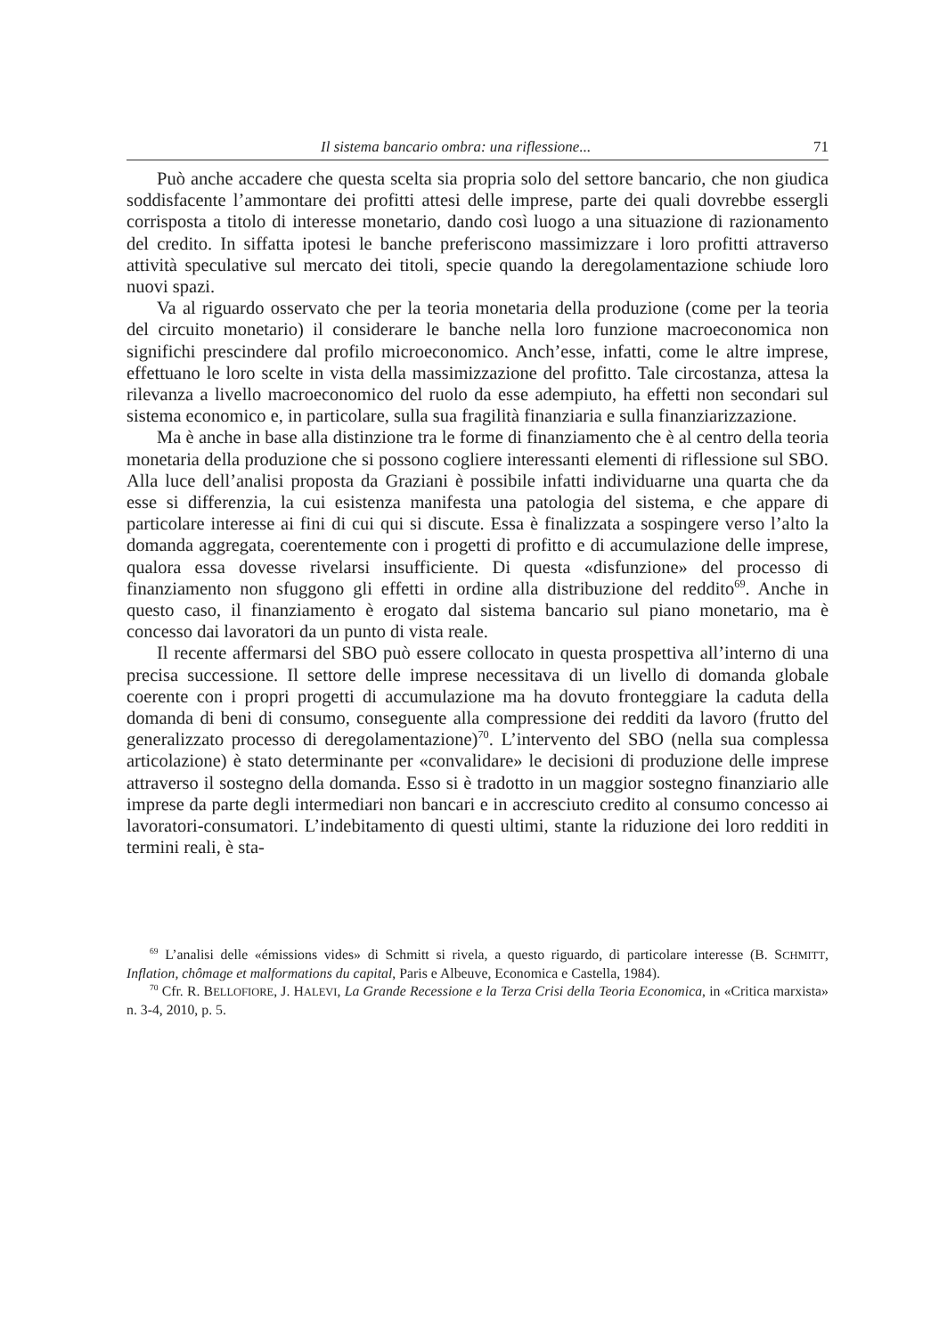Il sistema bancario ombra: una riflessione... 71
Può anche accadere che questa scelta sia propria solo del settore bancario, che non giudica soddisfacente l’ammontare dei profitti attesi delle imprese, parte dei quali dovrebbe essergli corrisposta a titolo di interesse monetario, dando così luogo a una situazione di razionamento del credito. In siffatta ipotesi le banche preferiscono massimizzare i loro profitti attraverso attività speculative sul mercato dei titoli, specie quando la deregolamentazione schiude loro nuovi spazi.
Va al riguardo osservato che per la teoria monetaria della produzione (come per la teoria del circuito monetario) il considerare le banche nella loro funzione macroeconomica non significhi prescindere dal profilo microeconomico. Anch’esse, infatti, come le altre imprese, effettuano le loro scelte in vista della massimizzazione del profitto. Tale circostanza, attesa la rilevanza a livello macroeconomico del ruolo da esse adempiuto, ha effetti non secondari sul sistema economico e, in particolare, sulla sua fragilità finanziaria e sulla finanziarizzazione.
Ma è anche in base alla distinzione tra le forme di finanziamento che è al centro della teoria monetaria della produzione che si possono cogliere interessanti elementi di riflessione sul SBO. Alla luce dell’analisi proposta da Graziani è possibile infatti individuarne una quarta che da esse si differenzia, la cui esistenza manifesta una patologia del sistema, e che appare di particolare interesse ai fini di cui qui si discute. Essa è finalizzata a sospingere verso l’alto la domanda aggregata, coerentemente con i progetti di profitto e di accumulazione delle imprese, qualora essa dovesse rivelarsi insufficiente. Di questa «disfunzione» del processo di finanziamento non sfuggono gli effetti in ordine alla distribuzione del reddito<sup>69</sup>. Anche in questo caso, il finanziamento è erogato dal sistema bancario sul piano monetario, ma è concesso dai lavoratori da un punto di vista reale.
Il recente affermarsi del SBO può essere collocato in questa prospettiva all’interno di una precisa successione. Il settore delle imprese necessitava di un livello di domanda globale coerente con i propri progetti di accumulazione ma ha dovuto fronteggiare la caduta della domanda di beni di consumo, conseguente alla compressione dei redditi da lavoro (frutto del generalizzato processo di deregolamentazione)<sup>70</sup>. L’intervento del SBO (nella sua complessa articolazione) è stato determinante per «convalidare» le decisioni di produzione delle imprese attraverso il sostegno della domanda. Esso si è tradotto in un maggior sostegno finanziario alle imprese da parte degli intermediari non bancari e in accresciuto credito al consumo concesso ai lavoratori-consumatori. L’indebitamento di questi ultimi, stante la riduzione dei loro redditi in termini reali, è sta-
<sup>69</sup> L’analisi delle «émissions vides» di Schmitt si rivela, a questo riguardo, di particolare interesse (B. SCHMITT, Inflation, chômage et malformations du capital, Paris e Albeuve, Economica e Castella, 1984).
<sup>70</sup> Cfr. R. BELLOFIORE, J. HALEVI, La Grande Recessione e la Terza Crisi della Teoria Economica, in «Critica marxista» n. 3-4, 2010, p. 5.